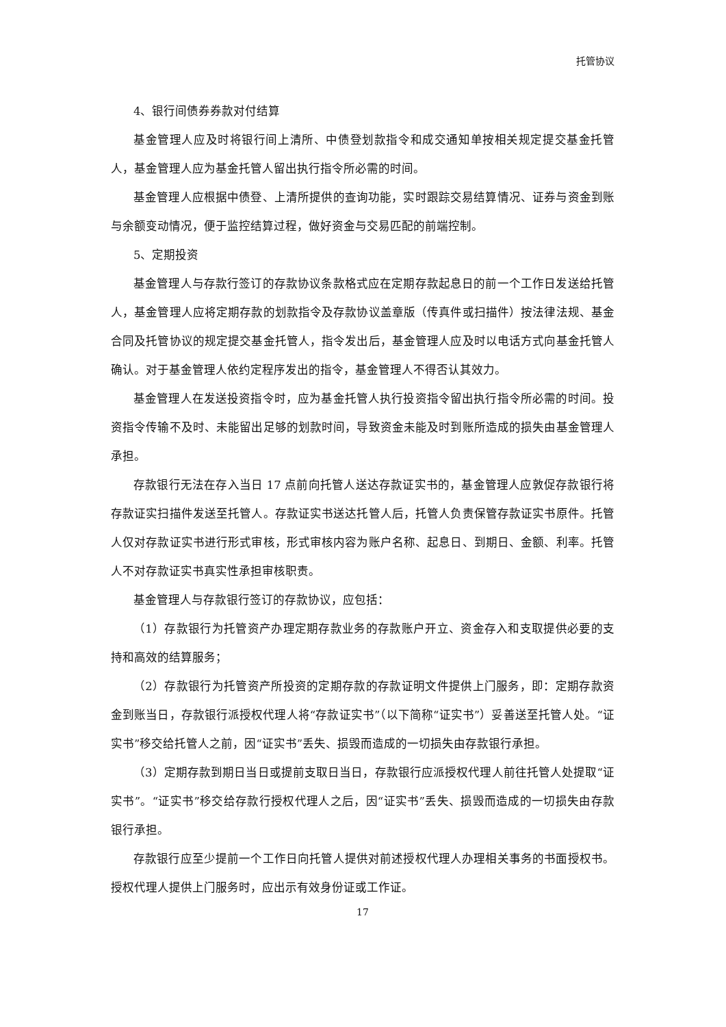托管协议
4、银行间债券券款对付结算
基金管理人应及时将银行间上清所、中债登划款指令和成交通知单按相关规定提交基金托管人，基金管理人应为基金托管人留出执行指令所必需的时间。
基金管理人应根据中债登、上清所提供的查询功能，实时跟踪交易结算情况、证券与资金到账与余额变动情况，便于监控结算过程，做好资金与交易匹配的前端控制。
5、定期投资
基金管理人与存款行签订的存款协议条款格式应在定期存款起息日的前一个工作日发送给托管人，基金管理人应将定期存款的划款指令及存款协议盖章版（传真件或扫描件）按法律法规、基金合同及托管协议的规定提交基金托管人，指令发出后，基金管理人应及时以电话方式向基金托管人确认。对于基金管理人依约定程序发出的指令，基金管理人不得否认其效力。
基金管理人在发送投资指令时，应为基金托管人执行投资指令留出执行指令所必需的时间。投资指令传输不及时、未能留出足够的划款时间，导致资金未能及时到账所造成的损失由基金管理人承担。
存款银行无法在存入当日 17 点前向托管人送达存款证实书的，基金管理人应敦促存款银行将存款证实扫描件发送至托管人。存款证实书送达托管人后，托管人负责保管存款证实书原件。托管人仅对存款证实书进行形式审核，形式审核内容为账户名称、起息日、到期日、金额、利率。托管人不对存款证实书真实性承担审核职责。
基金管理人与存款银行签订的存款协议，应包括：
（1）存款银行为托管资产办理定期存款业务的存款账户开立、资金存入和支取提供必要的支持和高效的结算服务；
（2）存款银行为托管资产所投资的定期存款的存款证明文件提供上门服务，即：定期存款资金到账当日，存款银行派授权代理人将“存款证实书”（以下简称“证实书”）妥善送至托管人处。“证实书”移交给托管人之前，因“证实书”丢失、损毁而造成的一切损失由存款银行承担。
（3）定期存款到期日当日或提前支取日当日，存款银行应派授权代理人前往托管人处提取“证实书”。“证实书”移交给存款行授权代理人之后，因“证实书”丢失、损毁而造成的一切损失由存款银行承担。
存款银行应至少提前一个工作日向托管人提供对前述授权代理人办理相关事务的书面授权书。授权代理人提供上门服务时，应出示有效身份证或工作证。
17